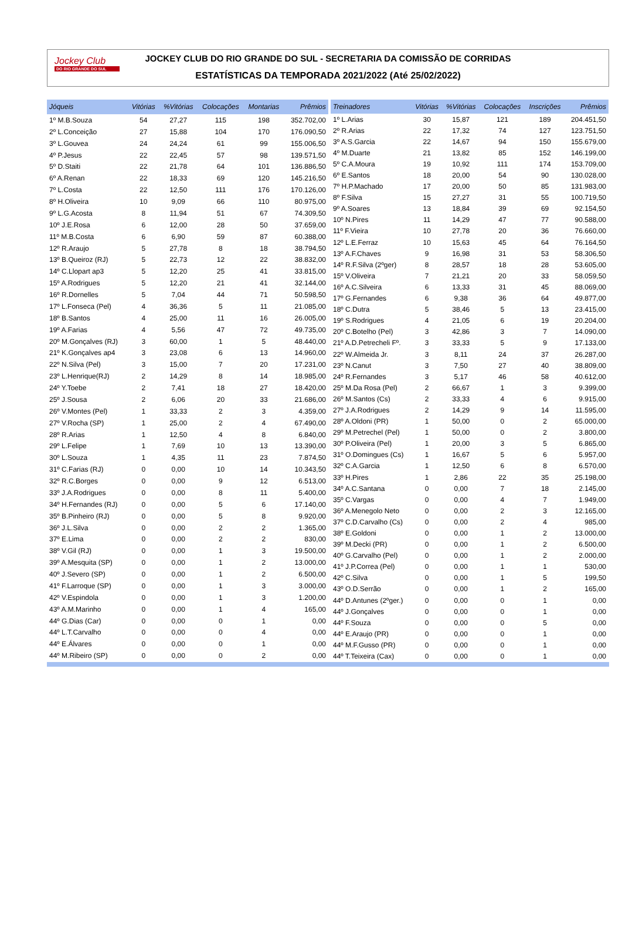Jockey Club
DO RIO GRANDE DO SUL
JOCKEY CLUB DO RIO GRANDE DO SUL - SECRETARIA DA COMISSÃO DE CORRIDAS
ESTATÍSTICAS DA TEMPORADA 2021/2022 (Até 25/02/2022)
| Jóqueis | Vitórias | %Vitórias | Colocações | Montarias | Prêmios |
| --- | --- | --- | --- | --- | --- |
| 1º M.B.Souza | 54 | 27,27 | 115 | 198 | 352.702,00 |
| 2º L.Conceição | 27 | 15,88 | 104 | 170 | 176.090,50 |
| 3º L.Gouvea | 24 | 24,24 | 61 | 99 | 155.006,50 |
| 4º P.Jesus | 22 | 22,45 | 57 | 98 | 139.571,50 |
| 5º D.Staiti | 22 | 21,78 | 64 | 101 | 136.886,50 |
| 6º A.Renan | 22 | 18,33 | 69 | 120 | 145.216,50 |
| 7º L.Costa | 22 | 12,50 | 111 | 176 | 170.126,00 |
| 8º H.Oliveira | 10 | 9,09 | 66 | 110 | 80.975,00 |
| 9º L.G.Acosta | 8 | 11,94 | 51 | 67 | 74.309,50 |
| 10º J.E.Rosa | 6 | 12,00 | 28 | 50 | 37.659,00 |
| 11º M.B.Costa | 6 | 6,90 | 59 | 87 | 60.388,00 |
| 12º R.Araujo | 5 | 27,78 | 8 | 18 | 38.794,50 |
| 13º B.Queiroz (RJ) | 5 | 22,73 | 12 | 22 | 38.832,00 |
| 14º C.Llopart ap3 | 5 | 12,20 | 25 | 41 | 33.815,00 |
| 15º A.Rodrigues | 5 | 12,20 | 21 | 41 | 32.144,00 |
| 16º R.Dornelles | 5 | 7,04 | 44 | 71 | 50.598,50 |
| 17º L.Fonseca (Pel) | 4 | 36,36 | 5 | 11 | 21.085,00 |
| 18º B.Santos | 4 | 25,00 | 11 | 16 | 26.005,00 |
| 19º A.Farias | 4 | 5,56 | 47 | 72 | 49.735,00 |
| 20º M.Gonçalves (RJ) | 3 | 60,00 | 1 | 5 | 48.440,00 |
| 21º K.Gonçalves ap4 | 3 | 23,08 | 6 | 13 | 14.960,00 |
| 22º N.Silva (Pel) | 3 | 15,00 | 7 | 20 | 17.231,00 |
| 23º L.Henrique(RJ) | 2 | 14,29 | 8 | 14 | 18.985,00 |
| 24º Y.Toebe | 2 | 7,41 | 18 | 27 | 18.420,00 |
| 25º J.Sousa | 2 | 6,06 | 20 | 33 | 21.686,00 |
| 26º V.Montes (Pel) | 1 | 33,33 | 2 | 3 | 4.359,00 |
| 27º V.Rocha (SP) | 1 | 25,00 | 2 | 4 | 67.490,00 |
| 28º R.Arias | 1 | 12,50 | 4 | 8 | 6.840,00 |
| 29º L.Felipe | 1 | 7,69 | 10 | 13 | 13.390,00 |
| 30º L.Souza | 1 | 4,35 | 11 | 23 | 7.874,50 |
| 31º C.Farias (RJ) | 0 | 0,00 | 10 | 14 | 10.343,50 |
| 32º R.C.Borges | 0 | 0,00 | 9 | 12 | 6.513,00 |
| 33º J.A.Rodrigues | 0 | 0,00 | 8 | 11 | 5.400,00 |
| 34º H.Fernandes (RJ) | 0 | 0,00 | 5 | 6 | 17.140,00 |
| 35º B.Pinheiro (RJ) | 0 | 0,00 | 5 | 8 | 9.920,00 |
| 36º J.L.Silva | 0 | 0,00 | 2 | 2 | 1.365,00 |
| 37º E.Lima | 0 | 0,00 | 2 | 2 | 830,00 |
| 38º V.Gil (RJ) | 0 | 0,00 | 1 | 3 | 19.500,00 |
| 39º A.Mesquita (SP) | 0 | 0,00 | 1 | 2 | 13.000,00 |
| 40º J.Severo (SP) | 0 | 0,00 | 1 | 2 | 6.500,00 |
| 41º F.Larroque (SP) | 0 | 0,00 | 1 | 3 | 3.000,00 |
| 42º V.Espindola | 0 | 0,00 | 1 | 3 | 1.200,00 |
| 43º A.M.Marinho | 0 | 0,00 | 1 | 4 | 165,00 |
| 44º G.Dias (Car) | 0 | 0,00 | 0 | 1 | 0,00 |
| 44º L.T.Carvalho | 0 | 0,00 | 0 | 4 | 0,00 |
| 44º E.Álvares | 0 | 0,00 | 0 | 1 | 0,00 |
| 44º M.Ribeiro (SP) | 0 | 0,00 | 0 | 2 | 0,00 |
| Treinadores | Vitórias | %Vitórias | Colocações | Inscrições | Prêmios |
| --- | --- | --- | --- | --- | --- |
| 1º L.Arias | 30 | 15,87 | 121 | 189 | 204.451,50 |
| 2º R.Arias | 22 | 17,32 | 74 | 127 | 123.751,50 |
| 3º A.S.Garcia | 22 | 14,67 | 94 | 150 | 155.679,00 |
| 4º M.Duarte | 21 | 13,82 | 85 | 152 | 146.199,00 |
| 5º C.A.Moura | 19 | 10,92 | 111 | 174 | 153.709,00 |
| 6º E.Santos | 18 | 20,00 | 54 | 90 | 130.028,00 |
| 7º H.P.Machado | 17 | 20,00 | 50 | 85 | 131.983,00 |
| 8º F.Silva | 15 | 27,27 | 31 | 55 | 100.719,50 |
| 9º A.Soares | 13 | 18,84 | 39 | 69 | 92.154,50 |
| 10º N.Pires | 11 | 14,29 | 47 | 77 | 90.588,00 |
| 11º F.Vieira | 10 | 27,78 | 20 | 36 | 76.660,00 |
| 12º L.E.Ferraz | 10 | 15,63 | 45 | 64 | 76.164,50 |
| 13º A.F.Chaves | 9 | 16,98 | 31 | 53 | 58.306,50 |
| 14º R.F.Silva (2ºger) | 8 | 28,57 | 18 | 28 | 53.605,00 |
| 15º V.Oliveira | 7 | 21,21 | 20 | 33 | 58.059,50 |
| 16º A.C.Silveira | 6 | 13,33 | 31 | 45 | 88.069,00 |
| 17º G.Fernandes | 6 | 9,38 | 36 | 64 | 49.877,00 |
| 18º C.Dutra | 5 | 38,46 | 5 | 13 | 23.415,00 |
| 19º S.Rodrigues | 4 | 21,05 | 6 | 19 | 20.204,00 |
| 20º C.Botelho (Pel) | 3 | 42,86 | 3 | 7 | 14.090,00 |
| 21º A.D.Petrecheli Fº. | 3 | 33,33 | 5 | 9 | 17.133,00 |
| 22º W.Almeida Jr. | 3 | 8,11 | 24 | 37 | 26.287,00 |
| 23º N.Canut | 3 | 7,50 | 27 | 40 | 38.809,00 |
| 24º R.Fernandes | 3 | 5,17 | 46 | 58 | 40.612,00 |
| 25º M.Da Rosa (Pel) | 2 | 66,67 | 1 | 3 | 9.399,00 |
| 26º M.Santos (Cs) | 2 | 33,33 | 4 | 6 | 9.915,00 |
| 27º J.A.Rodrigues | 2 | 14,29 | 9 | 14 | 11.595,00 |
| 28º A.Oldoni (PR) | 1 | 50,00 | 0 | 2 | 65.000,00 |
| 29º M.Petrechel (Pel) | 1 | 50,00 | 0 | 2 | 3.800,00 |
| 30º P.Oliveira (Pel) | 1 | 20,00 | 3 | 5 | 6.865,00 |
| 31º O.Domingues (Cs) | 1 | 16,67 | 5 | 6 | 5.957,00 |
| 32º C.A.Garcia | 1 | 12,50 | 6 | 8 | 6.570,00 |
| 33º H.Pires | 1 | 2,86 | 22 | 35 | 25.198,00 |
| 34º A.C.Santana | 0 | 0,00 | 7 | 18 | 2.145,00 |
| 35º C.Vargas | 0 | 0,00 | 4 | 7 | 1.949,00 |
| 36º A.Menegolo Neto | 0 | 0,00 | 2 | 3 | 12.165,00 |
| 37º C.D.Carvalho (Cs) | 0 | 0,00 | 2 | 4 | 985,00 |
| 38º E.Goldoni | 0 | 0,00 | 1 | 2 | 13.000,00 |
| 39º M.Decki (PR) | 0 | 0,00 | 1 | 2 | 6.500,00 |
| 40º G.Carvalho (Pel) | 0 | 0,00 | 1 | 2 | 2.000,00 |
| 41º J.P.Correa (Pel) | 0 | 0,00 | 1 | 1 | 530,00 |
| 42º C.Silva | 0 | 0,00 | 1 | 5 | 199,50 |
| 43º O.D.Serrão | 0 | 0,00 | 1 | 2 | 165,00 |
| 44º D.Antunes (2ºger.) | 0 | 0,00 | 0 | 1 | 0,00 |
| 44º J.Gonçalves | 0 | 0,00 | 0 | 1 | 0,00 |
| 44º F.Souza | 0 | 0,00 | 0 | 5 | 0,00 |
| 44º E.Araujo (PR) | 0 | 0,00 | 0 | 1 | 0,00 |
| 44º M.F.Gusso (PR) | 0 | 0,00 | 0 | 1 | 0,00 |
| 44º T.Teixeira (Cax) | 0 | 0,00 | 0 | 1 | 0,00 |